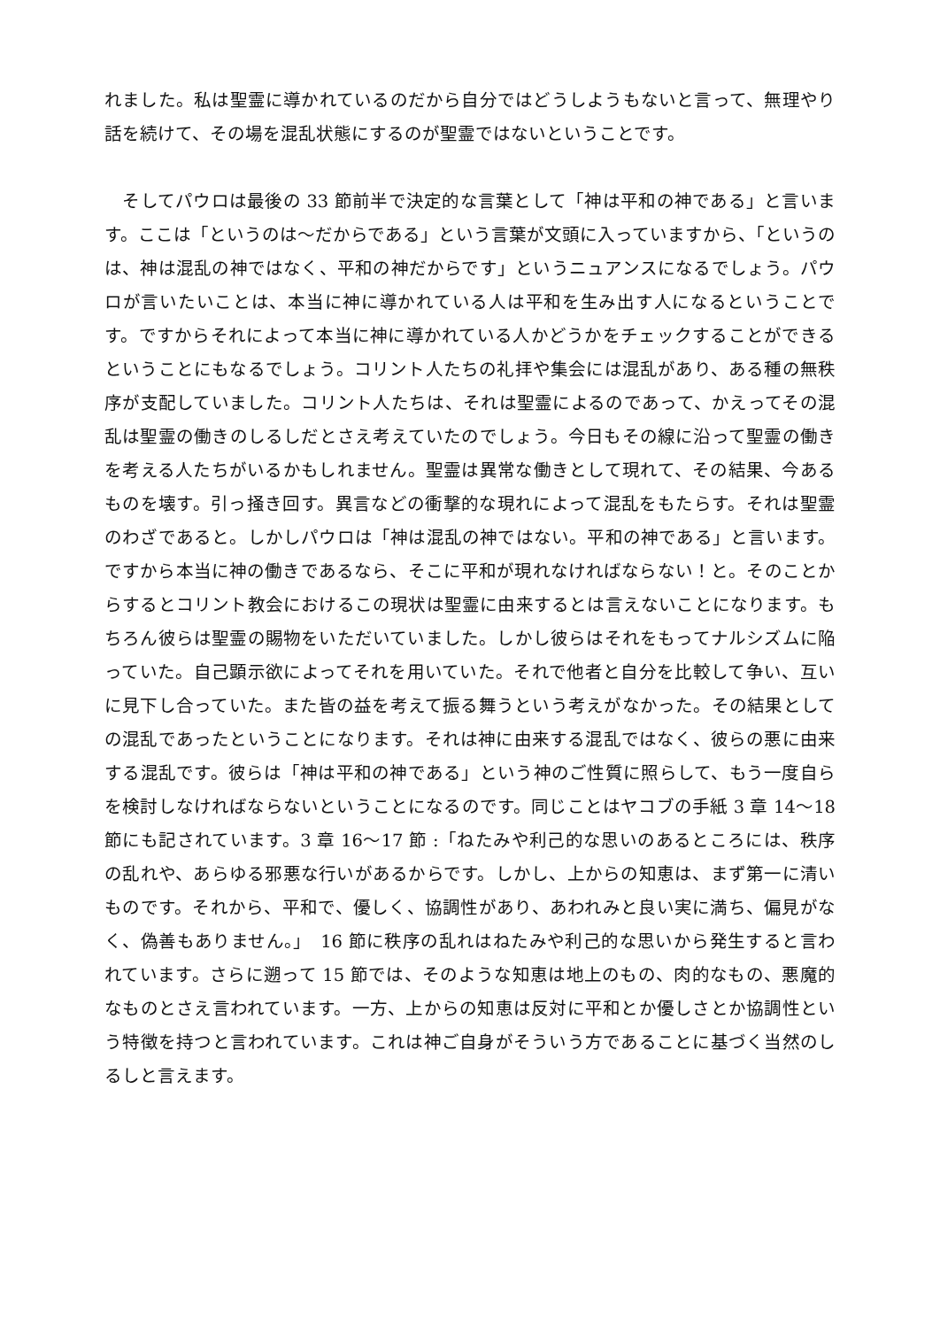れました。私は聖霊に導かれているのだから自分ではどうしようもないと言って、無理やり話を続けて、その場を混乱状態にするのが聖霊ではないということです。
　そしてパウロは最後の 33 節前半で決定的な言葉として「神は平和の神である」と言います。ここは「というのは～だからである」という言葉が文頭に入っていますから、「というのは、神は混乱の神ではなく、平和の神だからです」というニュアンスになるでしょう。パウロが言いたいことは、本当に神に導かれている人は平和を生み出す人になるということです。ですからそれによって本当に神に導かれている人かどうかをチェックすることができるということにもなるでしょう。コリント人たちの礼拝や集会には混乱があり、ある種の無秩序が支配していました。コリント人たちは、それは聖霊によるのであって、かえってその混乱は聖霊の働きのしるしだとさえ考えていたのでしょう。今日もその線に沿って聖霊の働きを考える人たちがいるかもしれません。聖霊は異常な働きとして現れて、その結果、今あるものを壊す。引っ掻き回す。異言などの衝撃的な現れによって混乱をもたらす。それは聖霊のわざであると。しかしパウロは「神は混乱の神ではない。平和の神である」と言います。ですから本当に神の働きであるなら、そこに平和が現れなければならない！と。そのことからするとコリント教会におけるこの現状は聖霊に由来するとは言えないことになります。もちろん彼らは聖霊の賜物をいただいていました。しかし彼らはそれをもってナルシズムに陥っていた。自己顕示欲によってそれを用いていた。それで他者と自分を比較して争い、互いに見下し合っていた。また皆の益を考えて振る舞うという考えがなかった。その結果としての混乱であったということになります。それは神に由来する混乱ではなく、彼らの悪に由来する混乱です。彼らは「神は平和の神である」という神のご性質に照らして、もう一度自らを検討しなければならないということになるのです。同じことはヤコブの手紙 3 章 14～18 節にも記されています。3 章 16～17 節 :「ねたみや利己的な思いのあるところには、秩序の乱れや、あらゆる邪悪な行いがあるからです。しかし、上からの知恵は、まず第一に清いものです。それから、平和で、優しく、協調性があり、あわれみと良い実に満ち、偏見がなく、偽善もありません。」　16 節に秩序の乱れはねたみや利己的な思いから発生すると言われています。さらに遡って 15 節では、そのような知恵は地上のもの、肉的なもの、悪魔的なものとさえ言われています。一方、上からの知恵は反対に平和とか優しさとか協調性という特徴を持つと言われています。これは神ご自身がそういう方であることに基づく当然のしるしと言えます。